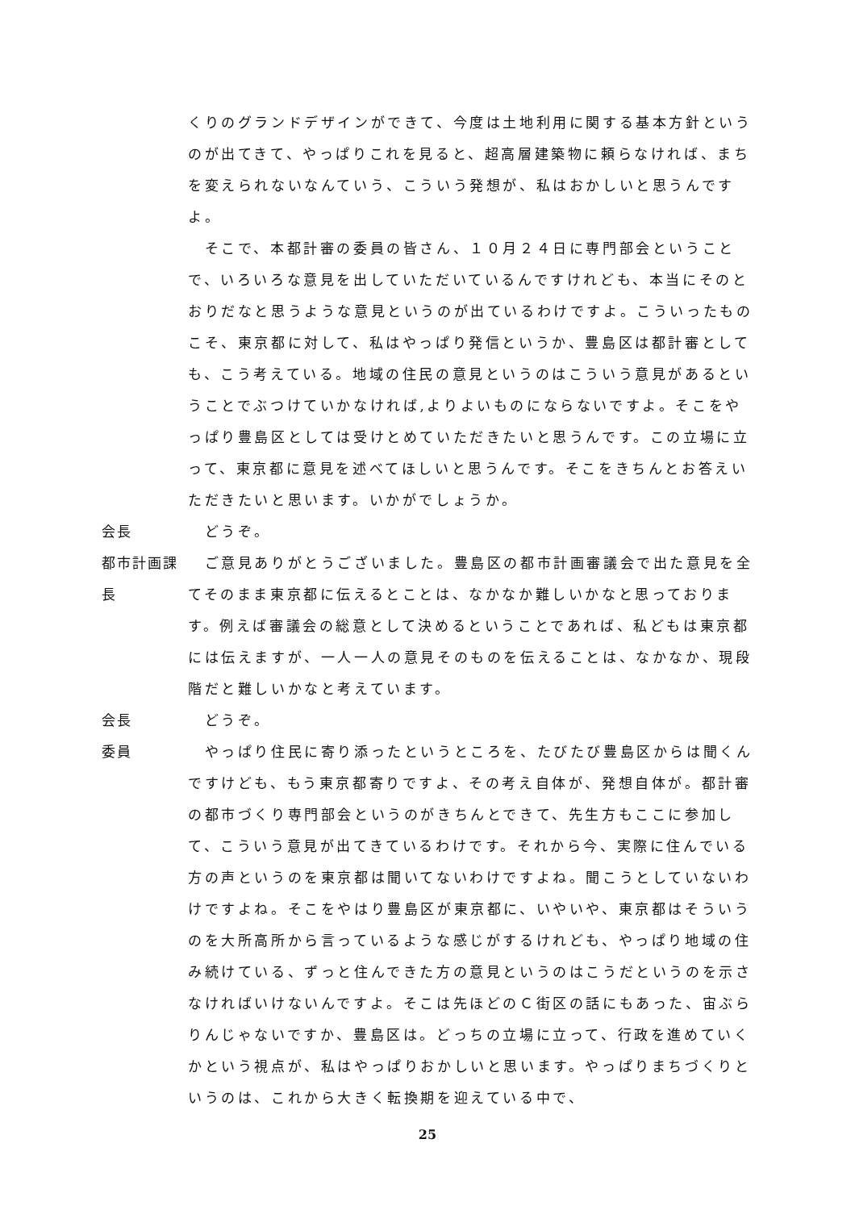くりのグランドデザインができて、今度は土地利用に関する基本方針というのが出てきて、やっぱりこれを見ると、超高層建築物に頼らなければ、まちを変えられないなんていう、こういう発想が、私はおかしいと思うんですよ。
　そこで、本都計審の委員の皆さん、１０月２４日に専門部会ということで、いろいろな意見を出していただいているんですけれども、本当にそのとおりだなと思うような意見というのが出ているわけですよ。こういったものこそ、東京都に対して、私はやっぱり発信というか、豊島区は都計審としても、こう考えている。地域の住民の意見というのはこういう意見があるということでぶつけていかなければ,よりよいものにならないですよ。そこをやっぱり豊島区としては受けとめていただきたいと思うんです。この立場に立って、東京都に意見を述べてほしいと思うんです。そこをきちんとお答えいただきたいと思います。いかがでしょうか。
会長 　どうぞ。
都市計画課長
　ご意見ありがとうございました。豊島区の都市計画審議会で出た意見を全てそのまま東京都に伝えるとことは、なかなか難しいかなと思っております。例えば審議会の総意として決めるということであれば、私どもは東京都には伝えますが、一人一人の意見そのものを伝えることは、なかなか、現段階だと難しいかなと考えています。
会長 　どうぞ。
委員 　やっぱり住民に寄り添ったというところを、たびたび豊島区からは聞くんですけども、もう東京都寄りですよ、その考え自体が、発想自体が。都計審の都市づくり専門部会というのがきちんとできて、先生方もここに参加して、こういう意見が出てきているわけです。それから今、実際に住んでいる方の声というのを東京都は聞いてないわけですよね。聞こうとしていないわけですよね。そこをやはり豊島区が東京都に、いやいや、東京都はそういうのを大所高所から言っているような感じがするけれども、やっぱり地域の住み続けている、ずっと住んできた方の意見というのはこうだというのを示さなければいけないんですよ。そこは先ほどのＣ街区の話にもあった、宙ぶらりんじゃないですか、豊島区は。どっちの立場に立って、行政を進めていくかという視点が、私はやっぱりおかしいと思います。やっぱりまちづくりというのは、これから大きく転換期を迎えている中で、
25